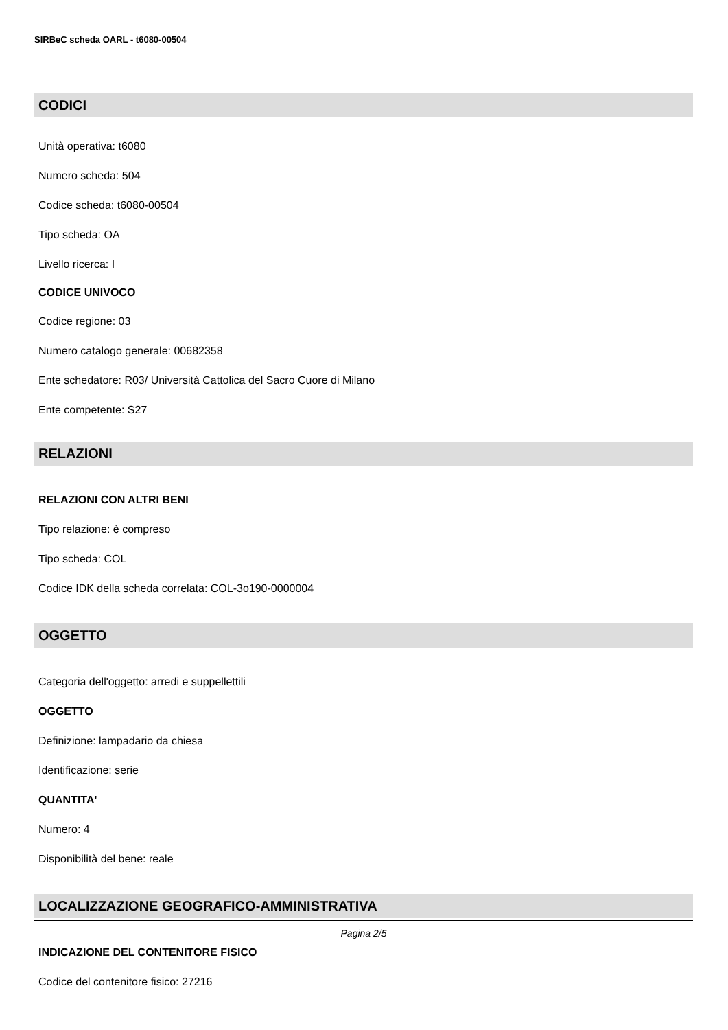SIRBeC scheda OARL - t6080-00504
CODICI
Unità operativa: t6080
Numero scheda: 504
Codice scheda: t6080-00504
Tipo scheda: OA
Livello ricerca: I
CODICE UNIVOCO
Codice regione: 03
Numero catalogo generale: 00682358
Ente schedatore: R03/ Università Cattolica del Sacro Cuore di Milano
Ente competente: S27
RELAZIONI
RELAZIONI CON ALTRI BENI
Tipo relazione: è compreso
Tipo scheda: COL
Codice IDK della scheda correlata: COL-3o190-0000004
OGGETTO
Categoria dell'oggetto: arredi e suppellettili
OGGETTO
Definizione: lampadario da chiesa
Identificazione: serie
QUANTITA'
Numero: 4
Disponibilità del bene: reale
LOCALIZZAZIONE GEOGRAFICO-AMMINISTRATIVA
INDICAZIONE DEL CONTENITORE FISICO
Codice del contenitore fisico: 27216
Pagina 2/5